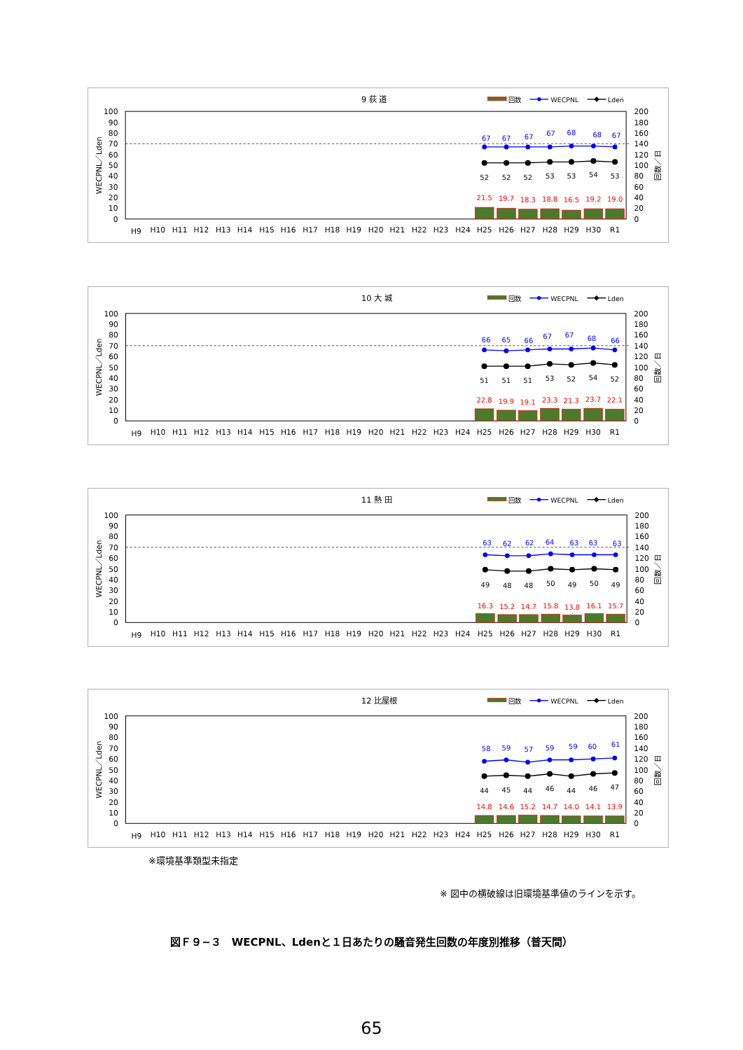9 荻 道
回数
WECPNL
Lden
100
90
80
70
60
50
40
30
20
10
0
200
180
160
140
120
100
80
60
40
20
0
WECPNL／Lden
回数／日
H9
H10
H11
H12
H13
H14
H15
H16
H17
H18
H19
H20
H21
H22
H23
H24
H25
H26
H27
H28
H29
H30
R1
67
67
67
67
68
68
67
52
52
52
53
53
54
53
21.5
19.7
18.3
18.8
16.5
19.2
19.0
10 大 城
回数
WECPNL
Lden
100
90
80
70
60
50
40
30
20
10
0
200
180
160
140
120
100
80
60
40
20
0
WECPNL／Lden
回数／日
H9
H10
H11
H12
H13
H14
H15
H16
H17
H18
H19
H20
H21
H22
H23
H24
H25
H26
H27
H28
H29
H30
R1
66
65
66
67
67
68
66
51
51
51
53
52
54
52
22.8
19.9
19.1
23.3
21.3
23.7
22.1
11 熱 田
回数
WECPNL
Lden
100
90
80
70
60
50
40
30
20
10
0
200
180
160
140
120
100
80
60
40
20
0
WECPNL／Lden
回数／日
H9
H10
H11
H12
H13
H14
H15
H16
H17
H18
H19
H20
H21
H22
H23
H24
H25
H26
H27
H28
H29
H30
R1
63
62
62
64
63
63
63
49
48
48
50
49
50
49
16.3
15.2
14.7
15.8
13.8
16.1
15.7
12 比屋根
回数
WECPNL
Lden
100
90
80
70
60
50
40
30
20
10
0
200
180
160
140
120
100
80
60
40
20
0
WECPNL／Lden
回数／日
H9
H10
H11
H12
H13
H14
H15
H16
H17
H18
H19
H20
H21
H22
H23
H24
H25
H26
H27
H28
H29
H30
R1
58
59
57
59
59
60
61
44
45
44
46
44
46
47
14.8
14.6
15.2
14.7
14.0
14.1
13.9
※環境基準類型未指定
※ 図中の横破線は旧環境基準値のラインを示す。
図Ｆ９−３　WECPNL、Ldenと１日あたりの騒音発生回数の年度別推移（普天間）
65